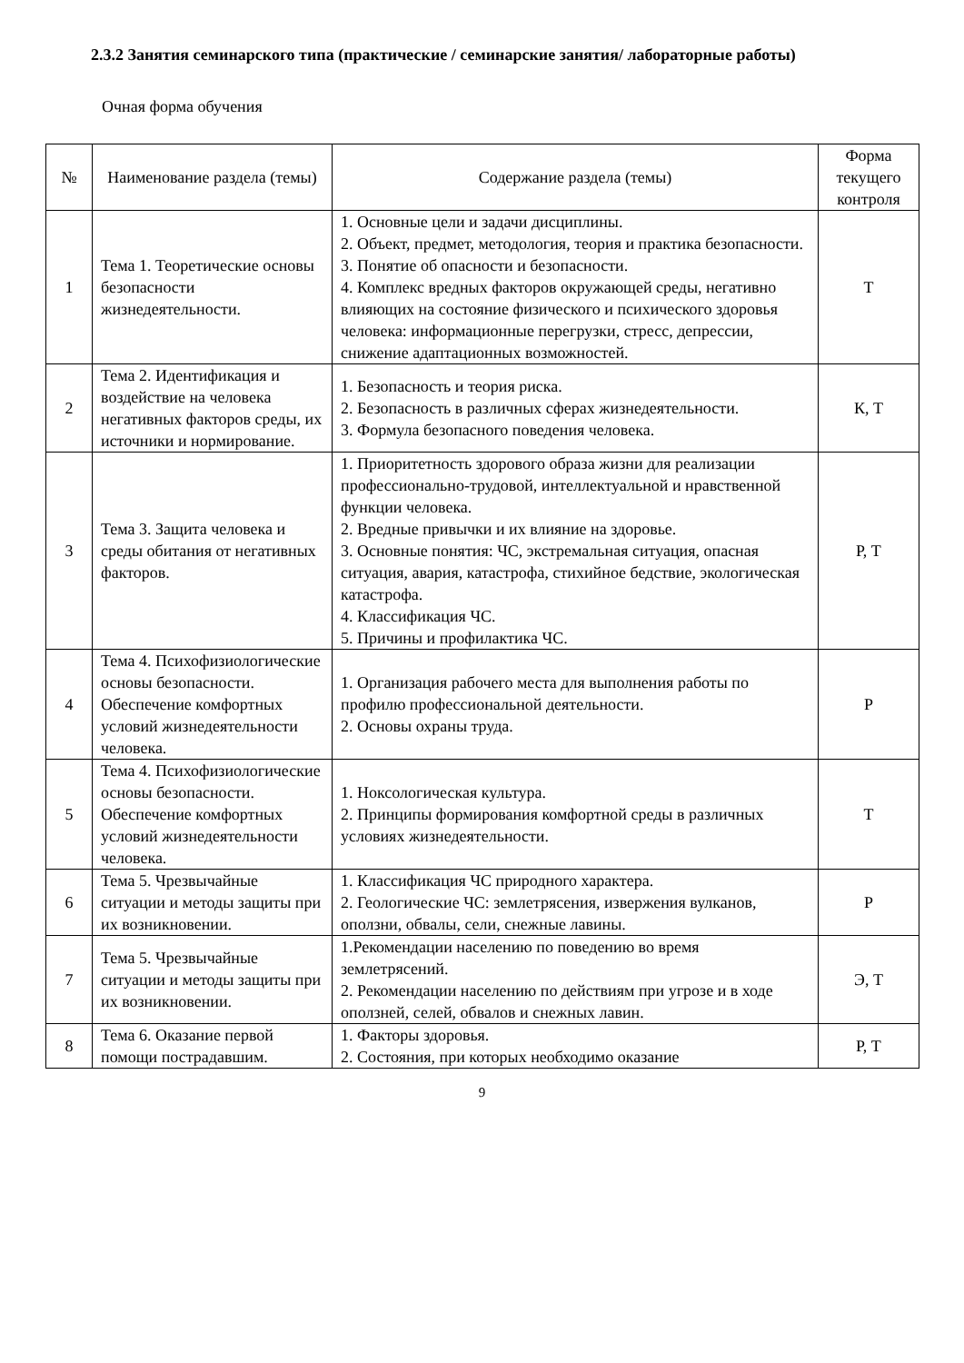2.3.2 Занятия семинарского типа (практические / семинарские занятия/ лабораторные работы)
Очная форма обучения
| № | Наименование раздела (темы) | Содержание раздела (темы) | Форма текущего контроля |
| --- | --- | --- | --- |
| 1 | Тема 1. Теоретические основы безопасности жизнедеятельности. | 1. Основные цели и задачи дисциплины. 2. Объект, предмет, методология, теория и практика безопасности. 3. Понятие об опасности и безопасности. 4. Комплекс вредных факторов окружающей среды, негативно влияющих на состояние физического и психического здоровья человека: информационные перегрузки, стресс, депрессии, снижение адаптационных возможностей. | Т |
| 2 | Тема 2. Идентификация и воздействие на человека негативных факторов среды, их источники и нормирование. | 1. Безопасность и теория риска. 2. Безопасность в различных сферах жизнедеятельности. 3. Формула безопасного поведения человека. | К, Т |
| 3 | Тема 3. Защита человека и среды обитания от негативных факторов. | 1. Приоритетность здорового образа жизни для реализации профессионально-трудовой, интеллектуальной и нравственной функции человека. 2. Вредные привычки и их влияние на здоровье. 3. Основные понятия: ЧС, экстремальная ситуация, опасная ситуация, авария, катастрофа, стихийное бедствие, экологическая катастрофа. 4. Классификация ЧС. 5. Причины и профилактика ЧС. | Р, Т |
| 4 | Тема 4. Психофизиологические основы безопасности. Обеспечение комфортных условий жизнедеятельности человека. | 1. Организация рабочего места для выполнения работы по профилю профессиональной деятельности. 2. Основы охраны труда. | Р |
| 5 | Тема 4. Психофизиологические основы безопасности. Обеспечение комфортных условий жизнедеятельности человека. | 1. Ноксологическая культура. 2. Принципы формирования комфортной среды в различных условиях жизнедеятельности. | Т |
| 6 | Тема 5. Чрезвычайные ситуации и методы защиты при их возникновении. | 1. Классификация ЧС природного характера. 2. Геологические ЧС: землетрясения, извержения вулканов, оползни, обвалы, сели, снежные лавины. | Р |
| 7 | Тема 5. Чрезвычайные ситуации и методы защиты при их возникновении. | 1.Рекомендации населению по поведению во время землетрясений. 2. Рекомендации населению по действиям при угрозе и в ходе оползней, селей, обвалов и снежных лавин. | Э, Т |
| 8 | Тема 6. Оказание первой помощи пострадавшим. | 1. Факторы здоровья. 2. Состояния, при которых необходимо оказание | Р, Т |
9